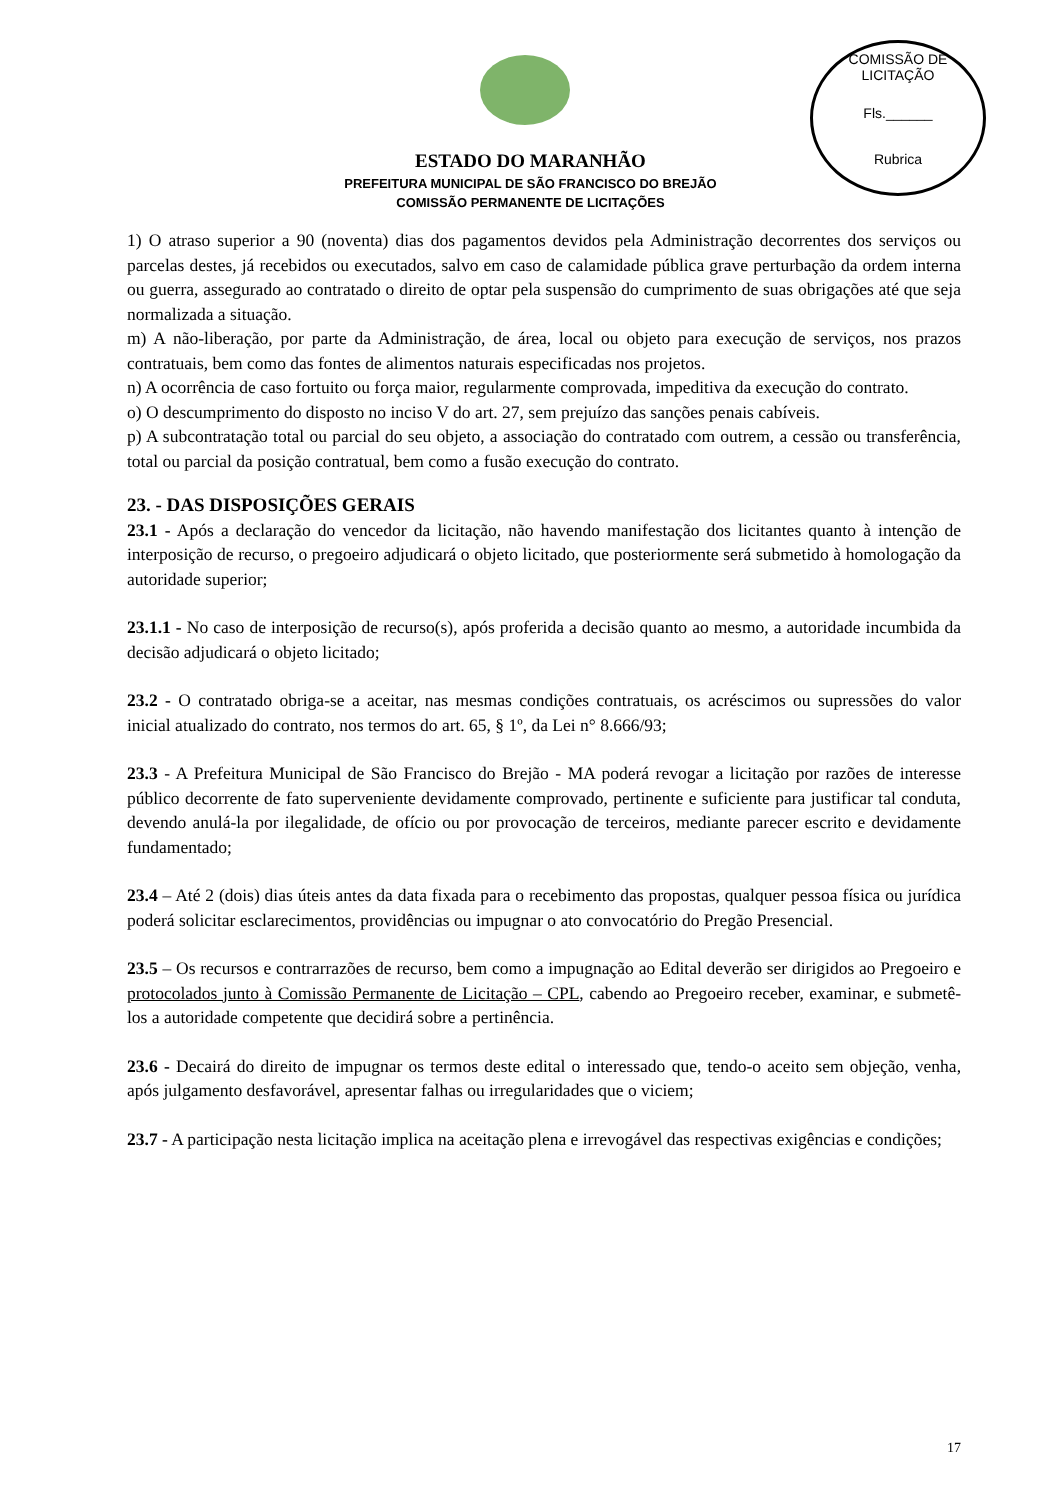COMISSÃO DE LICITAÇÃO
Fls.______
Rubrica
ESTADO DO MARANHÃO
PREFEITURA MUNICIPAL DE SÃO FRANCISCO DO BREJÃO
COMISSÃO PERMANENTE DE LICITAÇÕES
1) O atraso superior a 90 (noventa) dias dos pagamentos devidos pela Administração decorrentes dos serviços ou parcelas destes, já recebidos ou executados, salvo em caso de calamidade pública grave perturbação da ordem interna ou guerra, assegurado ao contratado o direito de optar pela suspensão do cumprimento de suas obrigações até que seja normalizada a situação.
m) A não-liberação, por parte da Administração, de área, local ou objeto para execução de serviços, nos prazos contratuais, bem como das fontes de alimentos naturais especificadas nos projetos.
n) A ocorrência de caso fortuito ou força maior, regularmente comprovada, impeditiva da execução do contrato.
o) O descumprimento do disposto no inciso V do art. 27, sem prejuízo das sanções penais cabíveis.
p) A subcontratação total ou parcial do seu objeto, a associação do contratado com outrem, a cessão ou transferência, total ou parcial da posição contratual, bem como a fusão execução do contrato.
23. - DAS DISPOSIÇÕES GERAIS
23.1 - Após a declaração do vencedor da licitação, não havendo manifestação dos licitantes quanto à intenção de interposição de recurso, o pregoeiro adjudicará o objeto licitado, que posteriormente será submetido à homologação da autoridade superior;
23.1.1 - No caso de interposição de recurso(s), após proferida a decisão quanto ao mesmo, a autoridade incumbida da decisão adjudicará o objeto licitado;
23.2 - O contratado obriga-se a aceitar, nas mesmas condições contratuais, os acréscimos ou supressões do valor inicial atualizado do contrato, nos termos do art. 65, § 1º, da Lei n° 8.666/93;
23.3 - A Prefeitura Municipal de São Francisco do Brejão - MA poderá revogar a licitação por razões de interesse público decorrente de fato superveniente devidamente comprovado, pertinente e suficiente para justificar tal conduta, devendo anulá-la por ilegalidade, de ofício ou por provocação de terceiros, mediante parecer escrito e devidamente fundamentado;
23.4 – Até 2 (dois) dias úteis antes da data fixada para o recebimento das propostas, qualquer pessoa física ou jurídica poderá solicitar esclarecimentos, providências ou impugnar o ato convocatório do Pregão Presencial.
23.5 – Os recursos e contrarrazões de recurso, bem como a impugnação ao Edital deverão ser dirigidos ao Pregoeiro e protocolados junto à Comissão Permanente de Licitação – CPL, cabendo ao Pregoeiro receber, examinar, e submetê-los a autoridade competente que decidirá sobre a pertinência.
23.6 - Decairá do direito de impugnar os termos deste edital o interessado que, tendo-o aceito sem objeção, venha, após julgamento desfavorável, apresentar falhas ou irregularidades que o viciem;
23.7 - A participação nesta licitação implica na aceitação plena e irrevogável das respectivas exigências e condições;
17